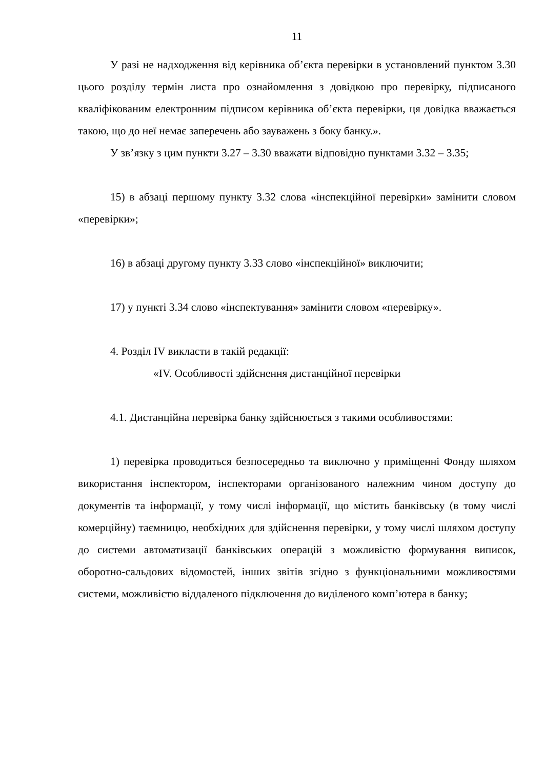11
У разі не надходження від керівника об’єкта перевірки в установлений пунктом 3.30 цього розділу термін листа про ознайомлення з довідкою про перевірку, підписаного кваліфікованим електронним підписом керівника об’єкта перевірки, ця довідка вважається такою, що до неї немає заперечень або зауважень з боку банку.».
У зв’язку з цим пункти 3.27 – 3.30 вважати відповідно пунктами 3.32 – 3.35;
15) в абзаці першому пункту 3.32 слова «інспекційної перевірки» замінити словом «перевірки»;
16) в абзаці другому пункту 3.33 слово «інспекційної» виключити;
17) у пункті 3.34 слово «інспектування» замінити словом «перевірку».
4. Розділ IV викласти в такій редакції:
«IV. Особливості здійснення дистанційної перевірки
4.1. Дистанційна перевірка банку здійснюється з такими особливостями:
1) перевірка проводиться безпосередньо та виключно у приміщенні Фонду шляхом використання інспектором, інспекторами організованого належним чином доступу до документів та інформації, у тому числі інформації, що містить банківську (в тому числі комерційну) таємницю, необхідних для здійснення перевірки, у тому числі шляхом доступу до системи автоматизації банківських операцій з можливістю формування виписок, оборотно-сальдових відомостей, інших звітів згідно з функціональними можливостями системи, можливістю віддаленого підключення до виділеного комп’ютера в банку;